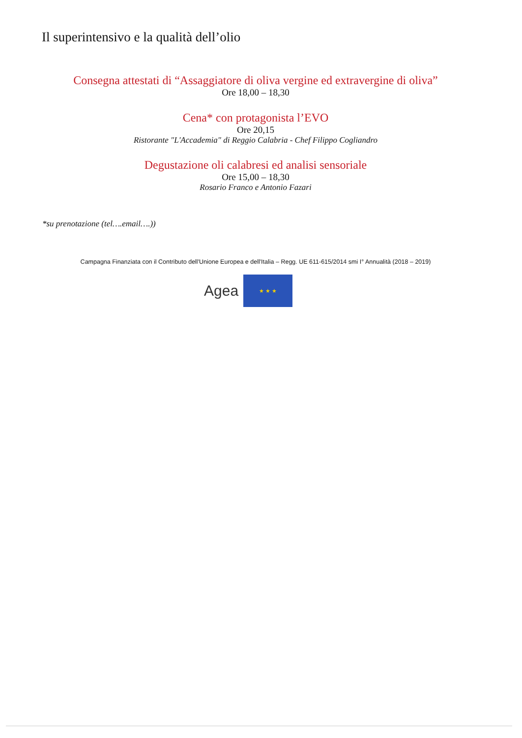Il superintensivo e la qualità dell’olio
Consegna attestati di “Assaggiatore di oliva vergine ed extravergine di oliva”
Ore 18,00 – 18,30
Cena* con protagonista l’EVO
Ore 20,15
Ristorante "L'Accademia" di Reggio Calabria - Chef Filippo Cogliandro
Degustazione oli calabresi ed analisi sensoriale
Ore 15,00 – 18,30
Rosario Franco e Antonio Fazari
*su prenotazione (tel….email….))
Campagna Finanziata con il Contributo dell'Unione Europea e dell'Italia – Regg. UE 611-615/2014 smi I° Annualità (2018 – 2019)
Agea
★ ★ ★